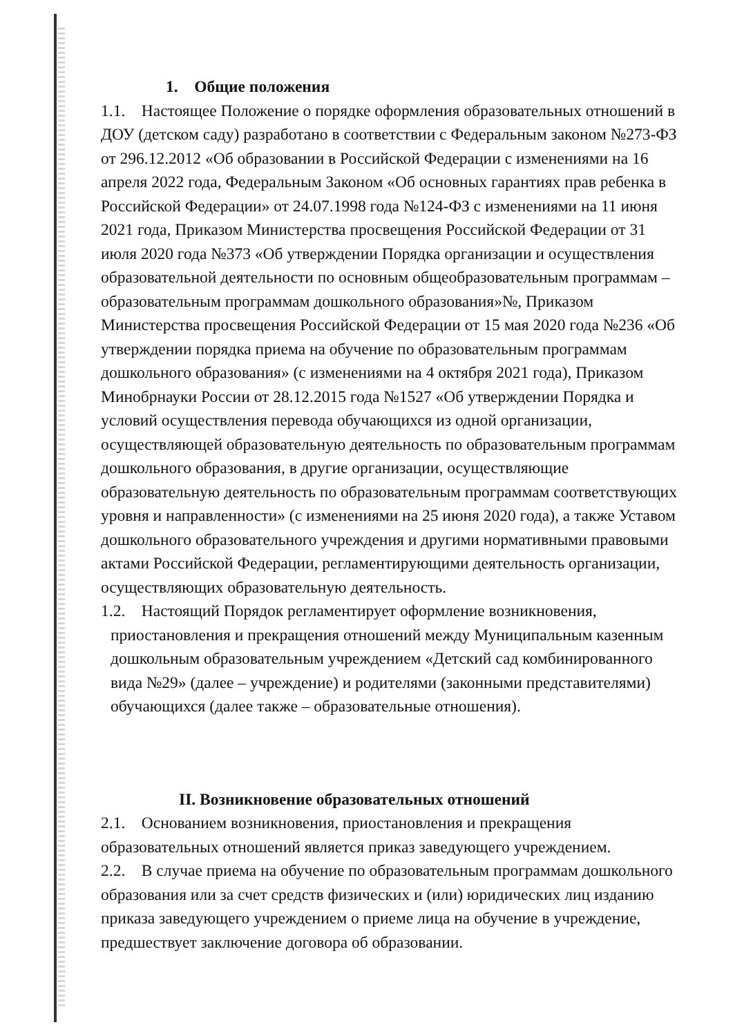1. Общие положения
1.1. Настоящее Положение о порядке оформления образовательных отношений в ДОУ (детском саду) разработано в соответствии с Федеральным законом №273-ФЗ от 296.12.2012 «Об образовании в Российской Федерации с изменениями на 16 апреля 2022 года, Федеральным Законом «Об основных гарантиях прав ребенка в Российской Федерации» от 24.07.1998 года №124-ФЗ с изменениями на 11 июня 2021 года, Приказом Министерства просвещения Российской Федерации от 31 июля 2020 года №373 «Об утверждении Порядка организации и осуществления образовательной деятельности по основным общеобразовательным программам – образовательным программам дошкольного образования»№, Приказом Министерства просвещения Российской Федерации от 15 мая 2020 года №236 «Об утверждении порядка приема на обучение по образовательным программам дошкольного образования» (с изменениями на 4 октября 2021 года), Приказом Минобрнауки России от 28.12.2015 года №1527 «Об утверждении Порядка и условий осуществления перевода обучающихся из одной организации, осуществляющей образовательную деятельность по образовательным программам дошкольного образования, в другие организации, осуществляющие образовательную деятельность по образовательным программам соответствующих уровня и направленности» (с изменениями на 25 июня 2020 года), а также Уставом дошкольного образовательного учреждения и другими нормативными правовыми актами Российской Федерации, регламентирующими деятельность организации, осуществляющих образовательную деятельность.
1.2. Настоящий Порядок регламентирует оформление возникновения,
приостановления и прекращения отношений между Муниципальным казенным дошкольным образовательным учреждением «Детский сад комбинированного вида №29» (далее – учреждение) и родителями (законными представителями) обучающихся (далее также – образовательные отношения).
II. Возникновение образовательных отношений
2.1. Основанием возникновения, приостановления и прекращения образовательных отношений является приказ заведующего учреждением.
2.2. В случае приема на обучение по образовательным программам дошкольного образования или за счет средств физических и (или) юридических лиц изданию приказа заведующего учреждением о приеме лица на обучение в учреждение, предшествует заключение договора об образовании.